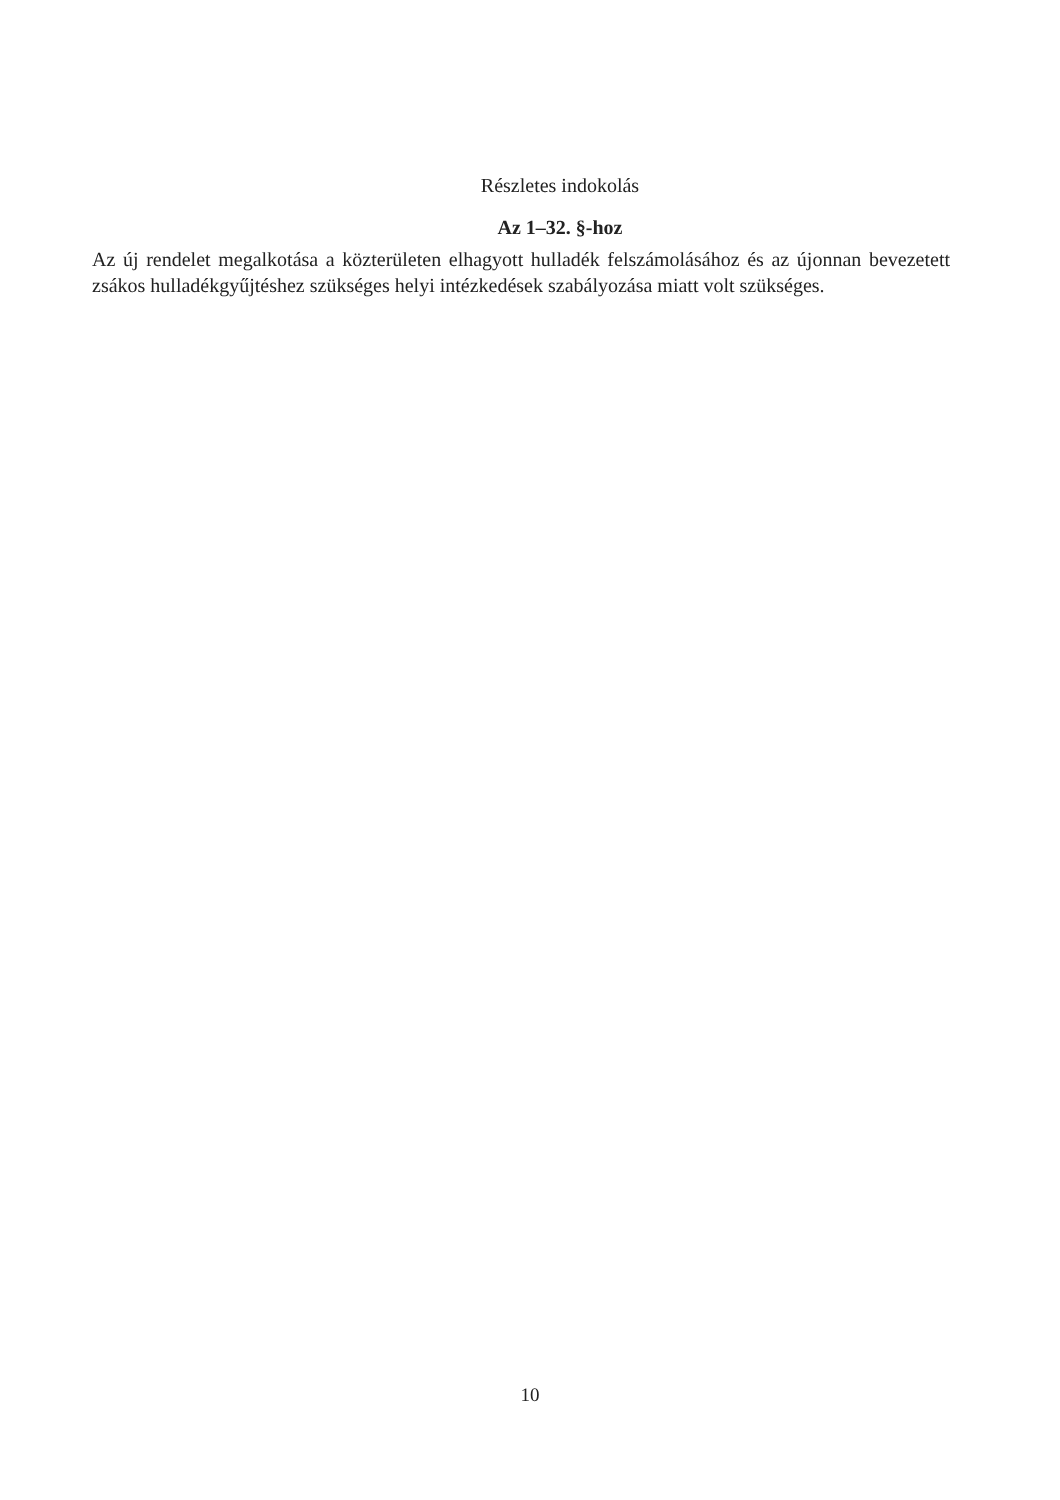Részletes indokolás
Az 1–32. §-hoz
Az új rendelet megalkotása a közterületen elhagyott hulladék felszámolásához és az újonnan bevezetett zsákos hulladékgyűjtéshez szükséges helyi intézkedések szabályozása miatt volt szükséges.
10